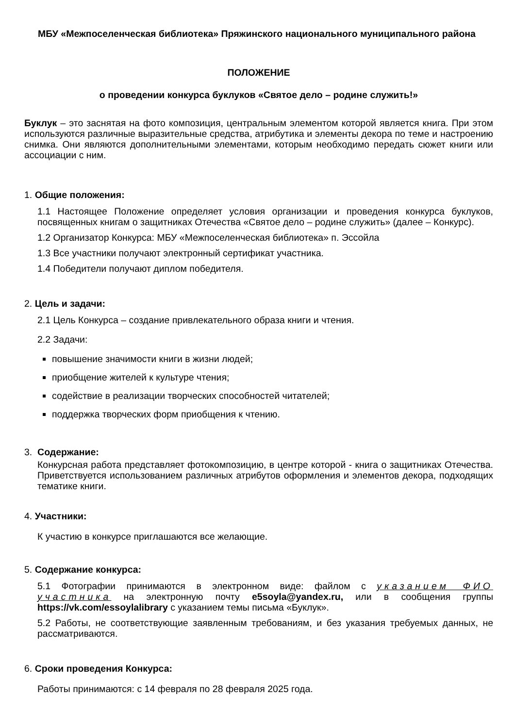МБУ «Межпоселенческая библиотека» Пряжинского национального муниципального района
ПОЛОЖЕНИЕ
о проведении конкурса буклуков «Святое дело – родине служить!»
Буклук – это заснятая на фото композиция, центральным элементом которой является книга. При этом используются различные выразительные средства, атрибутика и элементы декора по теме и настроению снимка. Они являются дополнительными элементами, которым необходимо передать сюжет книги или ассоциации с ним.
1. Общие положения:
1.1 Настоящее Положение определяет условия организации и проведения конкурса буклуков, посвященных книгам о защитниках Отечества «Святое дело – родине служить» (далее – Конкурс).
1.2 Организатор Конкурса: МБУ «Межпоселенческая библиотека» п. Эссойла
1.3 Все участники получают электронный сертификат участника.
1.4 Победители получают диплом победителя.
2. Цель и задачи:
2.1 Цель Конкурса – создание привлекательного образа книги и чтения.
2.2 Задачи:
повышение значимости книги в жизни людей;
приобщение жителей к культуре чтения;
содействие в реализации творческих способностей читателей;
поддержка творческих форм приобщения к чтению.
3. Содержание:
Конкурсная работа представляет фотокомпозицию, в центре которой - книга о защитниках Отечества. Приветствуется использованием различных атрибутов оформления и элементов декора, подходящих тематике книги.
4. Участники:
К участию в конкурсе приглашаются все желающие.
5. Содержание конкурса:
5.1 Фотографии принимаются в электронном виде: файлом с указанием ФИО участника на электронную почту e5soyla@yandex.ru, или в сообщения группы https://vk.com/essoylalibrary с указанием темы письма «Буклук».
5.2 Работы, не соответствующие заявленным требованиям, и без указания требуемых данных, не рассматриваются.
6. Сроки проведения Конкурса:
Работы принимаются: с 14 февраля по 28 февраля 2025 года.